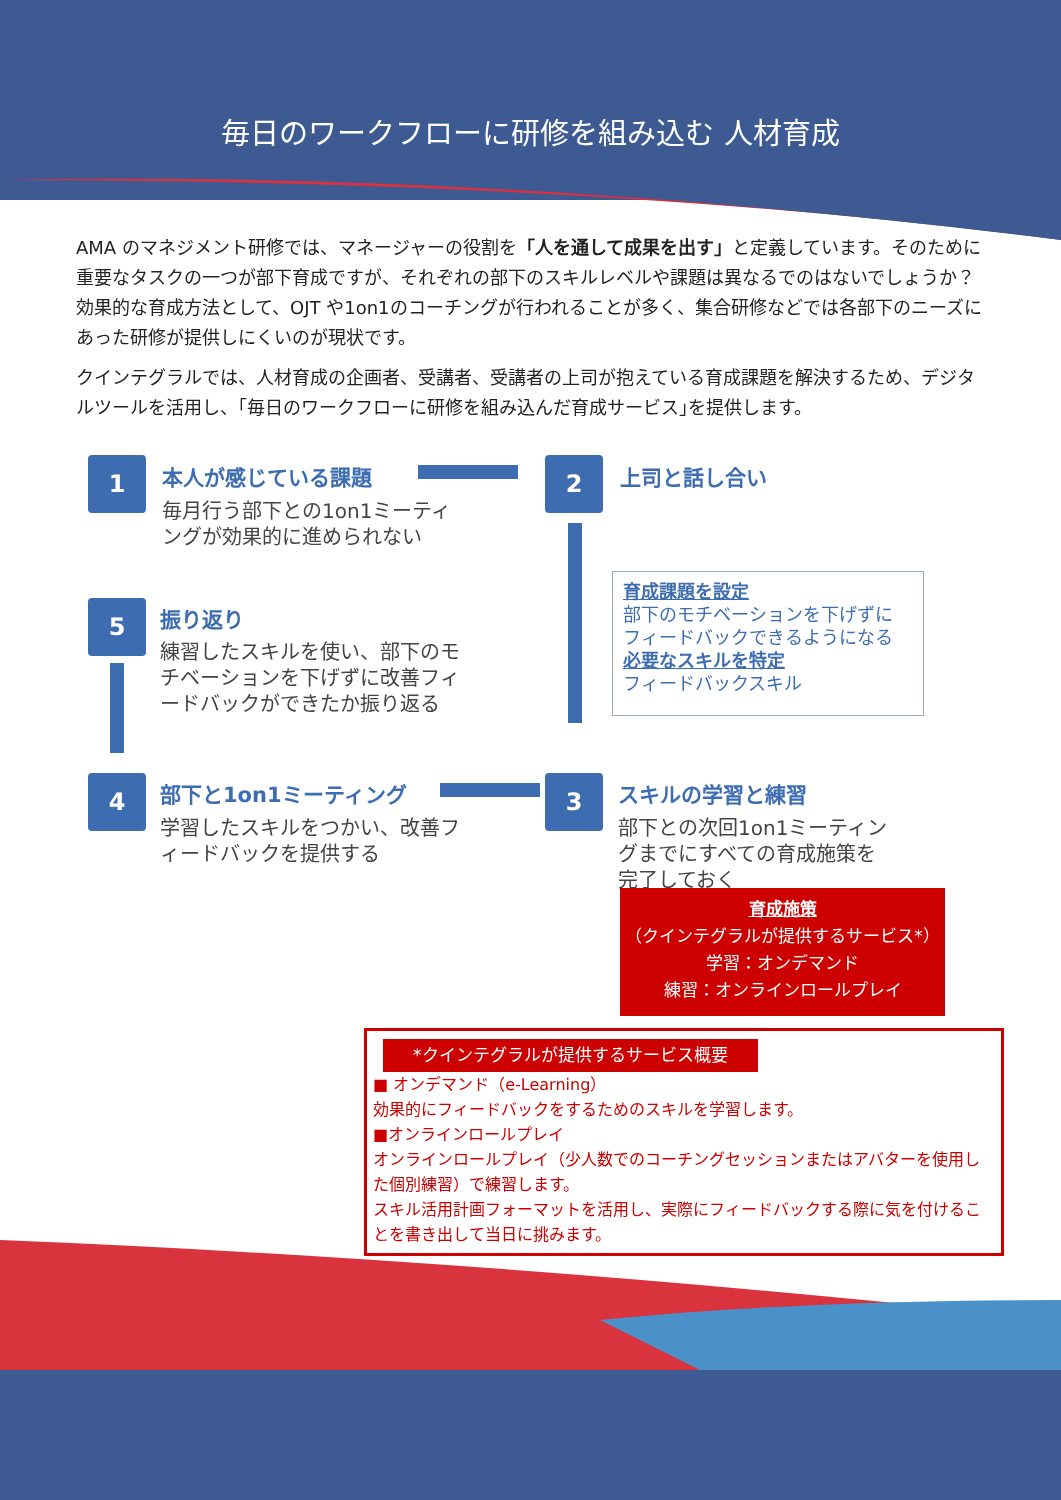毎日のワークフローに研修を組み込む 人材育成
AMA のマネジメント研修では、マネージャーの役割を「人を通して成果を出す」と定義しています。そのために重要なタスクの一つが部下育成ですが、それぞれの部下のスキルレベルや課題は異なるでのはないでしょうか？効果的な育成方法として、OJT や1on1のコーチングが行われることが多く、集合研修などでは各部下のニーズにあった研修が提供しにくいのが現状です。
クインテグラルでは、人材育成の企画者、受講者、受講者の上司が抱えている育成課題を解決するため、デジタルツールを活用し、｢毎日のワークフローに研修を組み込んだ育成サービス｣を提供します。
1 本人が感じている課題
毎月行う部下との1on1ミーティ
ングが効果的に進められない
2 上司と話し合い
育成課題を設定
部下のモチベーションを下げずに
フィードバックできるようになる
必要なスキルを特定
フィードバックスキル
5 振り返り
練習したスキルを使い、部下のモ
チベーションを下げずに改善フィ
ードバックができたか振り返る
4 部下と1on1ミーティング
学習したスキルをつかい、改善フ
ィードバックを提供する
3 スキルの学習と練習
部下との次回1on1ミーティン
グまでにすべての育成施策を
完了しておく
育成施策
（クインテグラルが提供するサービス*）
学習：オンデマンド
練習：オンラインロールプレイ
*クインテグラルが提供するサービス概要
■ オンデマンド（e-Learning）
効果的にフィードバックをするためのスキルを学習します。
■オンラインロールプレイ
オンラインロールプレイ（少人数でのコーチングセッションまたはアバターを使用した個別練習）で練習します。
スキル活用計画フォーマットを活用し、実際にフィードバックする際に気を付けることを書き出して当日に挑みます。